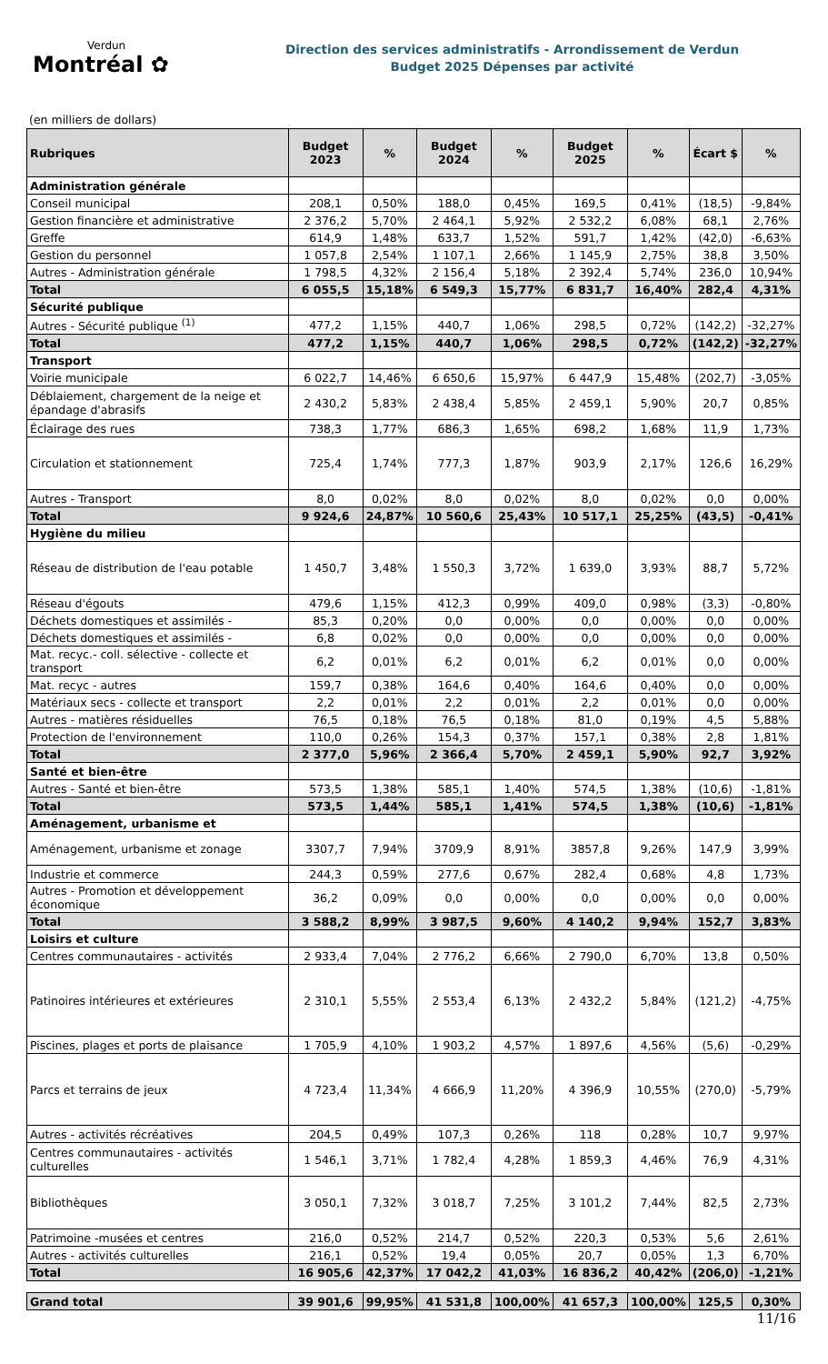Verdun
Montréal ✿
Direction des services administratifs - Arrondissement de Verdun
Budget 2025 Dépenses par activité
(en milliers de dollars)
| Rubriques | Budget 2023 | % | Budget 2024 | % | Budget 2025 | % | Écart $ | % |
| --- | --- | --- | --- | --- | --- | --- | --- | --- |
| Administration générale | | | | | | | | |
| Conseil municipal | 208,1 | 0,50% | 188,0 | 0,45% | 169,5 | 0,41% | (18,5) | -9,84% |
| Gestion financière et administrative | 2 376,2 | 5,70% | 2 464,1 | 5,92% | 2 532,2 | 6,08% | 68,1 | 2,76% |
| Greffe | 614,9 | 1,48% | 633,7 | 1,52% | 591,7 | 1,42% | (42,0) | -6,63% |
| Gestion du personnel | 1 057,8 | 2,54% | 1 107,1 | 2,66% | 1 145,9 | 2,75% | 38,8 | 3,50% |
| Autres - Administration générale | 1 798,5 | 4,32% | 2 156,4 | 5,18% | 2 392,4 | 5,74% | 236,0 | 10,94% |
| Total | 6 055,5 | 15,18% | 6 549,3 | 15,77% | 6 831,7 | 16,40% | 282,4 | 4,31% |
| Sécurité publique | | | | | | | | |
| Autres - Sécurité publique <sup>(1)</sup> | 477,2 | 1,15% | 440,7 | 1,06% | 298,5 | 0,72% | (142,2) | -32,27% |
| Total | 477,2 | 1,15% | 440,7 | 1,06% | 298,5 | 0,72% | (142,2) | -32,27% |
| Transport | | | | | | | | |
| Voirie municipale | 6 022,7 | 14,46% | 6 650,6 | 15,97% | 6 447,9 | 15,48% | (202,7) | -3,05% |
| Déblaiement, chargement de la neige et épandage d'abrasifs | 2 430,2 | 5,83% | 2 438,4 | 5,85% | 2 459,1 | 5,90% | 20,7 | 0,85% |
| Éclairage des rues | 738,3 | 1,77% | 686,3 | 1,65% | 698,2 | 1,68% | 11,9 | 1,73% |
| Circulation et stationnement | 725,4 | 1,74% | 777,3 | 1,87% | 903,9 | 2,17% | 126,6 | 16,29% |
| Autres - Transport | 8,0 | 0,02% | 8,0 | 0,02% | 8,0 | 0,02% | 0,0 | 0,00% |
| Total | 9 924,6 | 24,87% | 10 560,6 | 25,43% | 10 517,1 | 25,25% | (43,5) | -0,41% |
| Hygiène du milieu | | | | | | | | |
| Réseau de distribution de l'eau potable | 1 450,7 | 3,48% | 1 550,3 | 3,72% | 1 639,0 | 3,93% | 88,7 | 5,72% |
| Réseau d'égouts | 479,6 | 1,15% | 412,3 | 0,99% | 409,0 | 0,98% | (3,3) | -0,80% |
| Déchets domestiques et assimilés - | 85,3 | 0,20% | 0,0 | 0,00% | 0,0 | 0,00% | 0,0 | 0,00% |
| Déchets domestiques et assimilés - | 6,8 | 0,02% | 0,0 | 0,00% | 0,0 | 0,00% | 0,0 | 0,00% |
| Mat. recyc.- coll. sélective - collecte et transport | 6,2 | 0,01% | 6,2 | 0,01% | 6,2 | 0,01% | 0,0 | 0,00% |
| Mat. recyc - autres | 159,7 | 0,38% | 164,6 | 0,40% | 164,6 | 0,40% | 0,0 | 0,00% |
| Matériaux secs - collecte et transport | 2,2 | 0,01% | 2,2 | 0,01% | 2,2 | 0,01% | 0,0 | 0,00% |
| Autres - matières résiduelles | 76,5 | 0,18% | 76,5 | 0,18% | 81,0 | 0,19% | 4,5 | 5,88% |
| Protection de l'environnement | 110,0 | 0,26% | 154,3 | 0,37% | 157,1 | 0,38% | 2,8 | 1,81% |
| Total | 2 377,0 | 5,96% | 2 366,4 | 5,70% | 2 459,1 | 5,90% | 92,7 | 3,92% |
| Santé et bien-être | | | | | | | | |
| Autres - Santé et bien-être | 573,5 | 1,38% | 585,1 | 1,40% | 574,5 | 1,38% | (10,6) | -1,81% |
| Total | 573,5 | 1,44% | 585,1 | 1,41% | 574,5 | 1,38% | (10,6) | -1,81% |
| Aménagement, urbanisme et | | | | | | | | |
| Aménagement, urbanisme et zonage | 3307,7 | 7,94% | 3709,9 | 8,91% | 3857,8 | 9,26% | 147,9 | 3,99% |
| Industrie et commerce | 244,3 | 0,59% | 277,6 | 0,67% | 282,4 | 0,68% | 4,8 | 1,73% |
| Autres - Promotion et développement économique | 36,2 | 0,09% | 0,0 | 0,00% | 0,0 | 0,00% | 0,0 | 0,00% |
| Total | 3 588,2 | 8,99% | 3 987,5 | 9,60% | 4 140,2 | 9,94% | 152,7 | 3,83% |
| Loisirs et culture | | | | | | | | |
| Centres communautaires - activités | 2 933,4 | 7,04% | 2 776,2 | 6,66% | 2 790,0 | 6,70% | 13,8 | 0,50% |
| Patinoires intérieures et extérieures | 2 310,1 | 5,55% | 2 553,4 | 6,13% | 2 432,2 | 5,84% | (121,2) | -4,75% |
| Piscines, plages et ports de plaisance | 1 705,9 | 4,10% | 1 903,2 | 4,57% | 1 897,6 | 4,56% | (5,6) | -0,29% |
| Parcs et terrains de jeux | 4 723,4 | 11,34% | 4 666,9 | 11,20% | 4 396,9 | 10,55% | (270,0) | -5,79% |
| Autres - activités récréatives | 204,5 | 0,49% | 107,3 | 0,26% | 118 | 0,28% | 10,7 | 9,97% |
| Centres communautaires - activités culturelles | 1 546,1 | 3,71% | 1 782,4 | 4,28% | 1 859,3 | 4,46% | 76,9 | 4,31% |
| Bibliothèques | 3 050,1 | 7,32% | 3 018,7 | 7,25% | 3 101,2 | 7,44% | 82,5 | 2,73% |
| Patrimoine -musées et centres | 216,0 | 0,52% | 214,7 | 0,52% | 220,3 | 0,53% | 5,6 | 2,61% |
| Autres - activités culturelles | 216,1 | 0,52% | 19,4 | 0,05% | 20,7 | 0,05% | 1,3 | 6,70% |
| Total | 16 905,6 | 42,37% | 17 042,2 | 41,03% | 16 836,2 | 40,42% | (206,0) | -1,21% |
| Grand total | 39 901,6 | 99,95% | 41 531,8 | 100,00% | 41 657,3 | 100,00% | 125,5 | 0,30% |
11/16